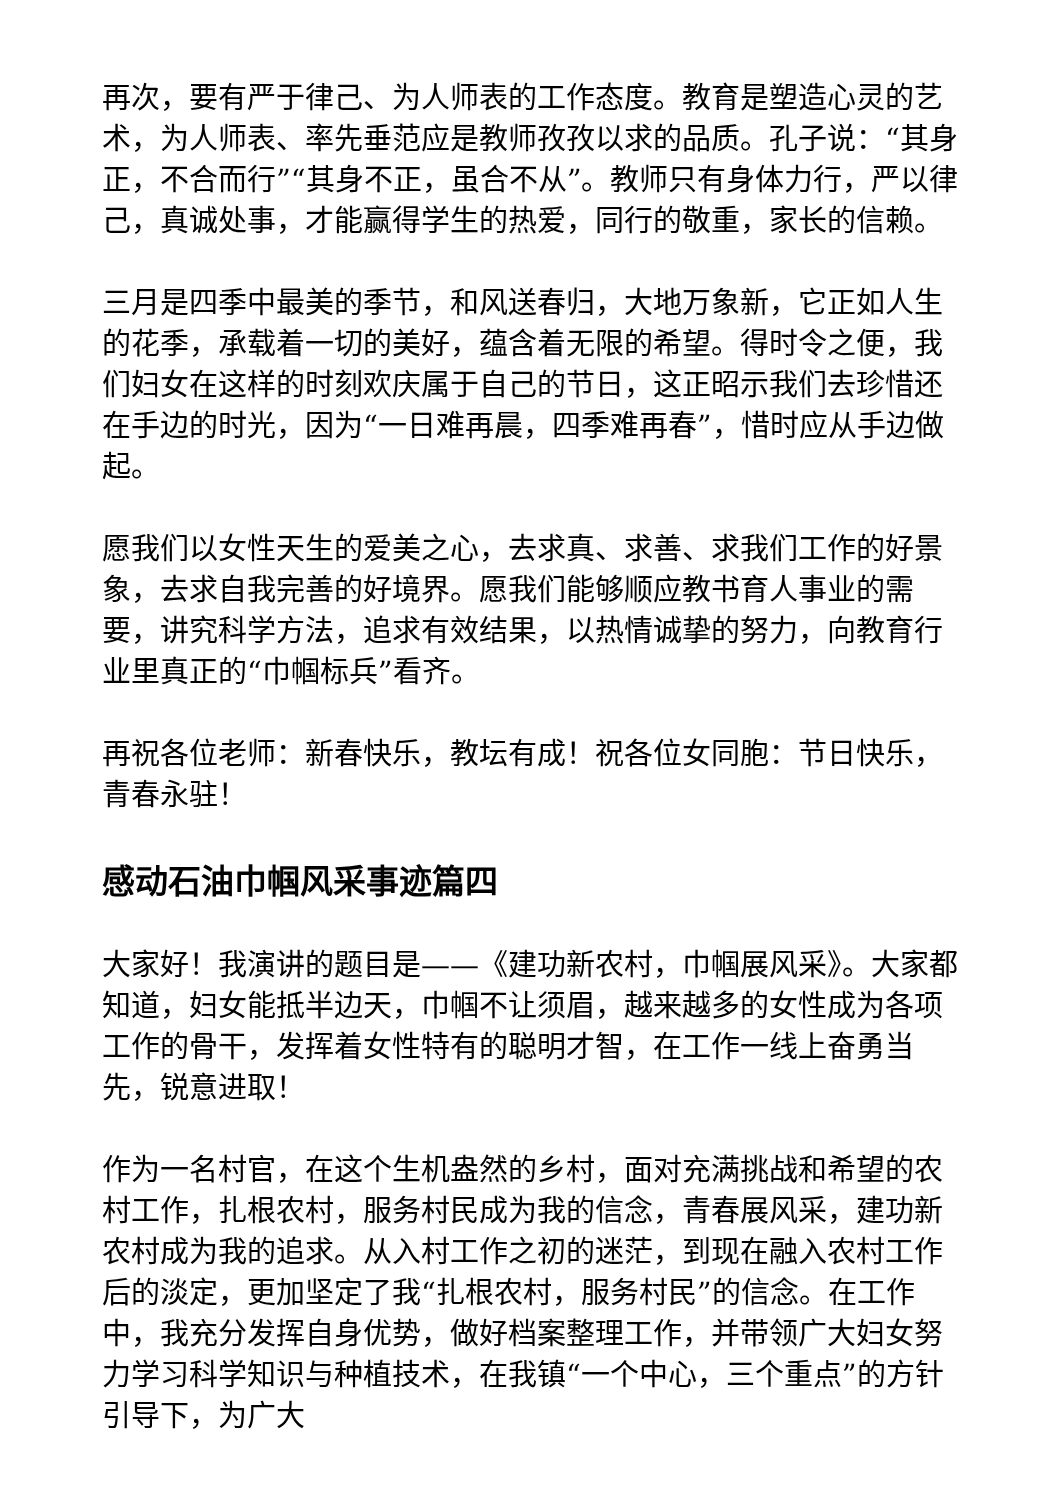再次，要有严于律己、为人师表的工作态度。教育是塑造心灵的艺术，为人师表、率先垂范应是教师孜孜以求的品质。孔子说：“其身正，不合而行”“其身不正，虽合不从”。教师只有身体力行，严以律己，真诚处事，才能赢得学生的热爱，同行的敬重，家长的信赖。
三月是四季中最美的季节，和风送春归，大地万象新，它正如人生的花季，承载着一切的美好，蕴含着无限的希望。得时令之便，我们妇女在这样的时刻欢庆属于自己的节日，这正昭示我们去珍惜还在手边的时光，因为“一日难再晨，四季难再春”，惜时应从手边做起。
愿我们以女性天生的爱美之心，去求真、求善、求我们工作的好景象，去求自我完善的好境界。愿我们能够顺应教书育人事业的需要，讲究科学方法，追求有效结果，以热情诚挚的努力，向教育行业里真正的“巾帼标兵”看齐。
再祝各位老师：新春快乐，教坛有成！祝各位女同胞：节日快乐，青春永驻！
感动石油巾帼风采事迹篇四
大家好！我演讲的题目是——《建功新农村，巾帼展风采》。大家都知道，妇女能抵半边天，巾帼不让须眉，越来越多的女性成为各项工作的骨干，发挥着女性特有的聪明才智，在工作一线上奋勇当先，锐意进取！
作为一名村官，在这个生机盎然的乡村，面对充满挑战和希望的农村工作，扎根农村，服务村民成为我的信念，青春展风采，建功新农村成为我的追求。从入村工作之初的迷茫，到现在融入农村工作后的淡定，更加坚定了我“扎根农村，服务村民”的信念。在工作中，我充分发挥自身优势，做好档案整理工作，并带领广大妇女努力学习科学知识与种植技术，在我镇“一个中心，三个重点”的方针引导下，为广大